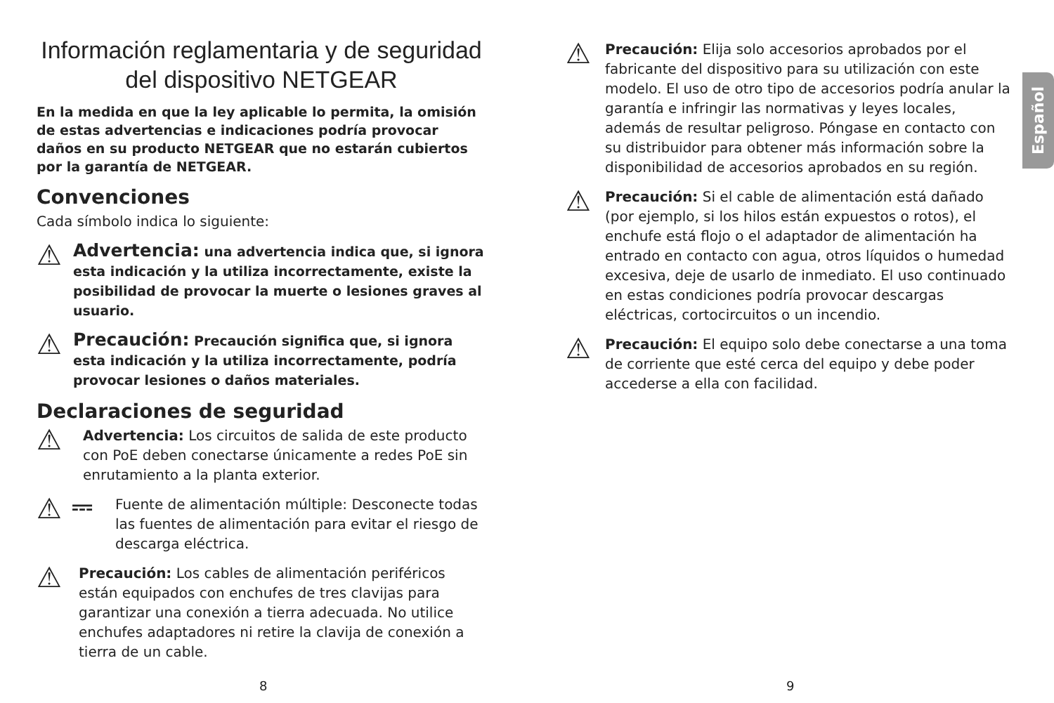Información reglamentaria y de seguridad del dispositivo NETGEAR
En la medida en que la ley aplicable lo permita, la omisión de estas advertencias e indicaciones podría provocar daños en su producto NETGEAR que no estarán cubiertos por la garantía de NETGEAR.
Convenciones
Cada símbolo indica lo siguiente:
⚠
Advertencia: una advertencia indica que, si ignora esta indicación y la utiliza incorrectamente, existe la posibilidad de provocar la muerte o lesiones graves al usuario.
⚠
Precaución: Precaución significa que, si ignora esta indicación y la utiliza incorrectamente, podría provocar lesiones o daños materiales.
Declaraciones de seguridad
⚠
Advertencia: Los circuitos de salida de este producto con PoE deben conectarse únicamente a redes PoE sin enrutamiento a la planta exterior.
⚠ ⎓
Fuente de alimentación múltiple: Desconecte todas las fuentes de alimentación para evitar el riesgo de descarga eléctrica.
⚠
Precaución: Los cables de alimentación periféricos están equipados con enchufes de tres clavijas para garantizar una conexión a tierra adecuada. No utilice enchufes adaptadores ni retire la clavija de conexión a tierra de un cable.
⚠
Precaución: Elija solo accesorios aprobados por el fabricante del dispositivo para su utilización con este modelo. El uso de otro tipo de accesorios podría anular la garantía e infringir las normativas y leyes locales, además de resultar peligroso. Póngase en contacto con su distribuidor para obtener más información sobre la disponibilidad de accesorios aprobados en su región.
⚠
Precaución: Si el cable de alimentación está dañado (por ejemplo, si los hilos están expuestos o rotos), el enchufe está flojo o el adaptador de alimentación ha entrado en contacto con agua, otros líquidos o humedad excesiva, deje de usarlo de inmediato. El uso continuado en estas condiciones podría provocar descargas eléctricas, cortocircuitos o un incendio.
⚠
Precaución: El equipo solo debe conectarse a una toma de corriente que esté cerca del equipo y debe poder accederse a ella con facilidad.
Español
8 9